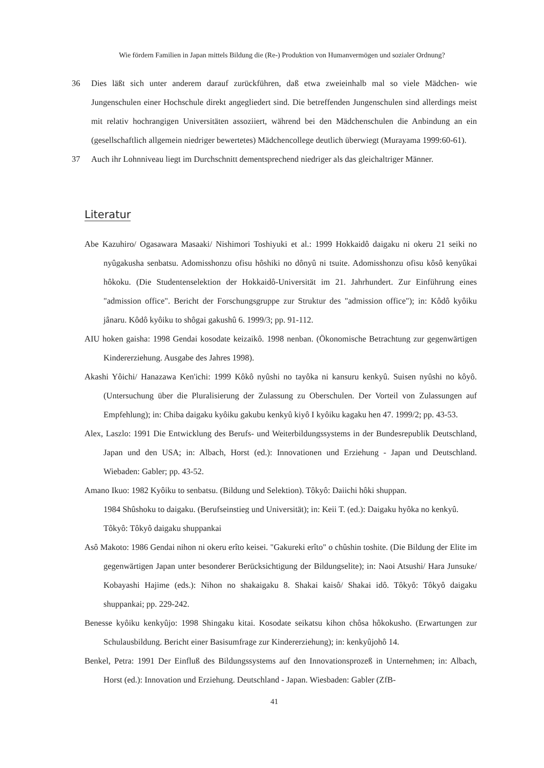Wie fördern Familien in Japan mittels Bildung die (Re-) Produktion von Humanvermögen und sozialer Ordnung?
36 Dies läßt sich unter anderem darauf zurückführen, daß etwa zweieinhalb mal so viele Mädchen- wie Jungenschulen einer Hochschule direkt angegliedert sind. Die betreffenden Jungenschulen sind allerdings meist mit relativ hochrangigen Universitäten assoziiert, während bei den Mädchenschulen die Anbindung an ein (gesellschaftlich allgemein niedriger bewertetes) Mädchencollege deutlich überwiegt (Murayama 1999:60-61).
37 Auch ihr Lohnniveau liegt im Durchschnitt dementsprechend niedriger als das gleichaltriger Männer.
Literatur
Abe Kazuhiro/ Ogasawara Masaaki/ Nishimori Toshiyuki et al.: 1999 Hokkaidô daigaku ni okeru 21 seiki no nyûgakusha senbatsu. Adomisshonzu ofisu hôshiki no dônyû ni tsuite. Adomisshonzu ofisu kôsô kenyûkai hôkoku. (Die Studentenselektion der Hokkaidô-Universität im 21. Jahrhundert. Zur Einführung eines "admission office". Bericht der Forschungsgruppe zur Struktur des "admission office"); in: Kôdô kyôiku jânaru. Kôdô kyôiku to shôgai gakushû 6. 1999/3; pp. 91-112.
AIU hoken gaisha: 1998 Gendai kosodate keizaikô. 1998 nenban. (Ökonomische Betrachtung zur gegenwärtigen Kindererziehung. Ausgabe des Jahres 1998).
Akashi Yôichi/ Hanazawa Ken'ichi: 1999 Kôkô nyûshi no tayôka ni kansuru kenkyû. Suisen nyûshi no kôyô. (Untersuchung über die Pluralisierung der Zulassung zu Oberschulen. Der Vorteil von Zulassungen auf Empfehlung); in: Chiba daigaku kyôiku gakubu kenkyû kiyô I kyôiku kagaku hen 47. 1999/2; pp. 43-53.
Alex, Laszlo: 1991 Die Entwicklung des Berufs- und Weiterbildungssystems in der Bundesrepublik Deutschland, Japan und den USA; in: Albach, Horst (ed.): Innovationen und Erziehung - Japan und Deutschland. Wiebaden: Gabler; pp. 43-52.
Amano Ikuo: 1982 Kyôiku to senbatsu. (Bildung und Selektion). Tôkyô: Daiichi hôki shuppan.
1984 Shûshoku to daigaku. (Berufseinstieg und Universität); in: Keii T. (ed.): Daigaku hyôka no kenkyû. Tôkyô: Tôkyô daigaku shuppankai
Asô Makoto: 1986 Gendai nihon ni okeru erîto keisei. "Gakureki erîto" o chûshin toshite. (Die Bildung der Elite im gegenwärtigen Japan unter besonderer Berücksichtigung der Bildungselite); in: Naoi Atsushi/ Hara Junsuke/ Kobayashi Hajime (eds.): Nihon no shakaigaku 8. Shakai kaisô/ Shakai idô. Tôkyô: Tôkyô daigaku shuppankai; pp. 229-242.
Benesse kyôiku kenkyûjo: 1998 Shingaku kitai. Kosodate seikatsu kihon chôsa hôkokusho. (Erwartungen zur Schulausbildung. Bericht einer Basisumfrage zur Kindererziehung); in: kenkyûjohô 14.
Benkel, Petra: 1991 Der Einfluß des Bildungssystems auf den Innovationsprozeß in Unternehmen; in: Albach, Horst (ed.): Innovation und Erziehung. Deutschland - Japan. Wiesbaden: Gabler (ZfB-
41